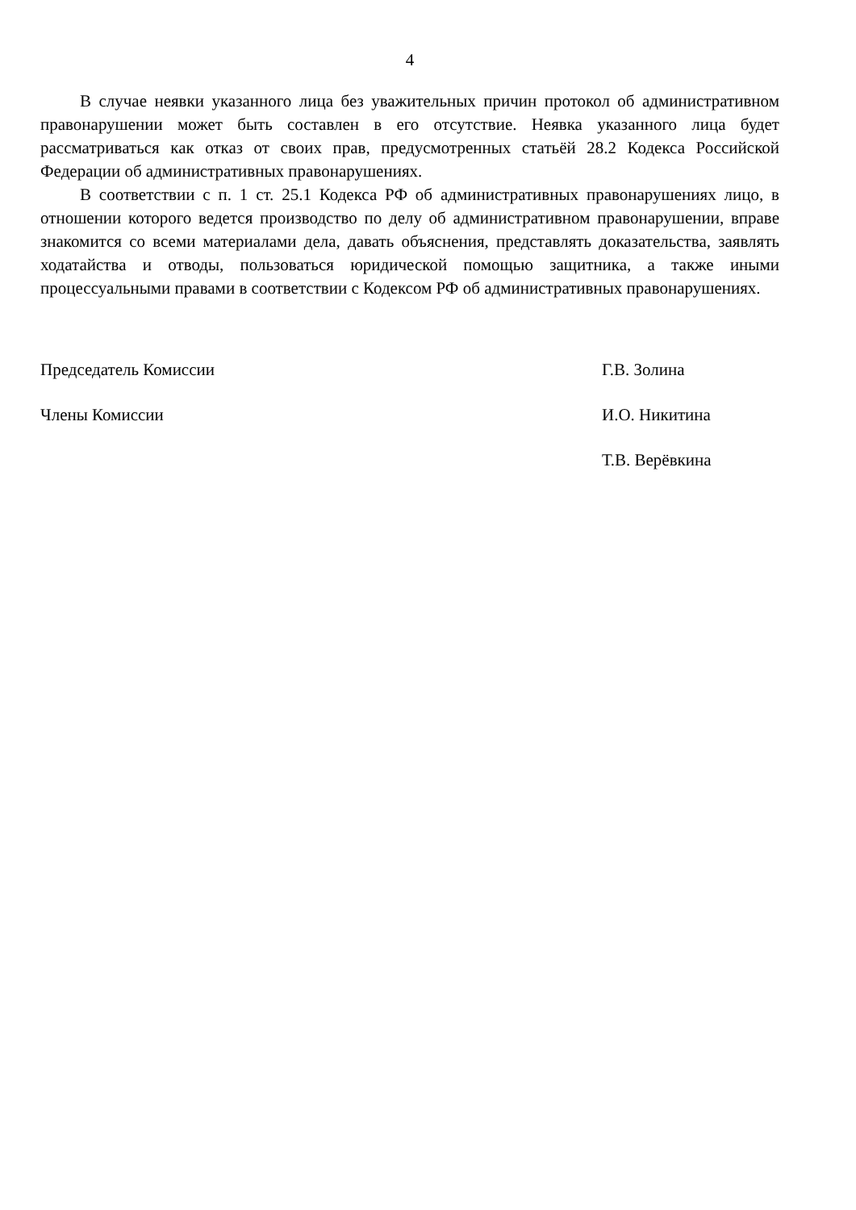4
В случае неявки указанного лица без уважительных причин протокол об административном правонарушении может быть составлен в его отсутствие. Неявка указанного лица будет рассматриваться как отказ от своих прав, предусмотренных статьёй 28.2 Кодекса Российской Федерации об административных правонарушениях.
В соответствии с п. 1 ст. 25.1 Кодекса РФ об административных правонарушениях лицо, в отношении которого ведется производство по делу об административном правонарушении, вправе знакомится со всеми материалами дела, давать объяснения, представлять доказательства, заявлять ходатайства и отводы, пользоваться юридической помощью защитника, а также иными процессуальными правами в соответствии с Кодексом РФ об административных правонарушениях.
Председатель Комиссии Г.В. Золина
Члены Комиссии И.О. Никитина
Т.В. Верёвкина